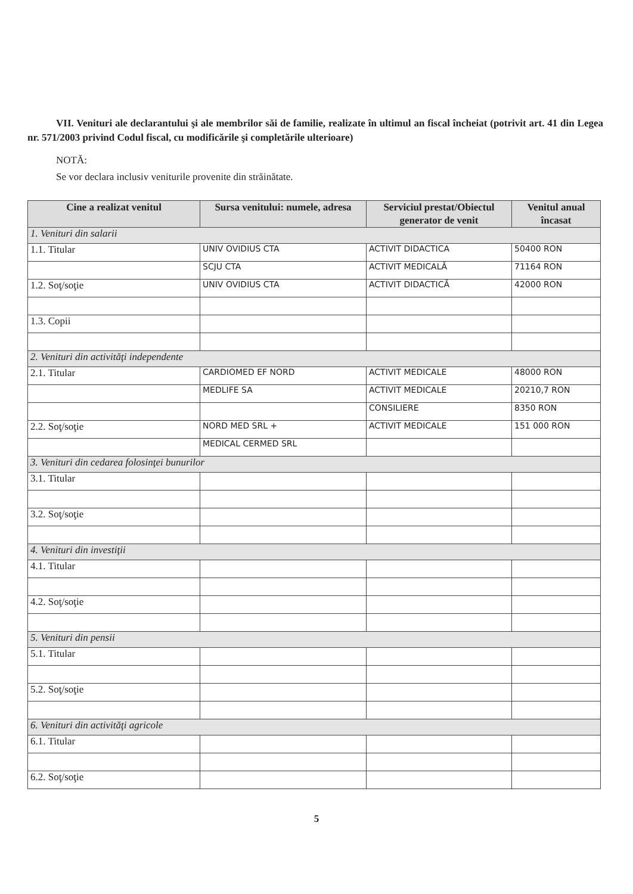VII. Venituri ale declarantului şi ale membrilor săi de familie, realizate în ultimul an fiscal încheiat (potrivit art. 41 din Legea nr. 571/2003 privind Codul fiscal, cu modificările şi completările ulterioare)
NOTĂ:
Se vor declara inclusiv veniturile provenite din străinătate.
| Cine a realizat venitul | Sursa venitului: numele, adresa | Serviciul prestat/Obiectul generator de venit | Venitul anual încasat |
| --- | --- | --- | --- |
| 1. Venituri din salarii | | | |
| 1.1. Titular | UNIV OVIDIUS CTA | ACTIVIT DIDACTICA | 50400 RON |
| | SCJU CTA | ACTIVIT MEDICALĂ | 71164 RON |
| 1.2. Soţ/soţie | UNIV OVIDIUS CTA | ACTIVIT DIDACTICĂ | 42000 RON |
| 1.3. Copii | | | |
| 2. Venituri din activităţi independente | | | |
| 2.1. Titular | CARDIOMED EF NORD | ACTIVIT MEDICALE | 48000 RON |
| | MEDLIFE SA | ACTIVIT MEDICALE | 20210,7 RON |
| | | CONSILIERE | 8350 RON |
| 2.2. Soţ/soţie | NORD MED SRL + | ACTIVIT MEDICALE | 151 000 RON |
| | MEDICAL CERMED SRL | | |
| 3. Venituri din cedarea folosinţei bunurilor | | | |
| 3.1. Titular | | | |
| 3.2. Soţ/soţie | | | |
| 4. Venituri din investiţii | | | |
| 4.1. Titular | | | |
| 4.2. Soţ/soţie | | | |
| 5. Venituri din pensii | | | |
| 5.1. Titular | | | |
| 5.2. Soţ/soţie | | | |
| 6. Venituri din activităţi agricole | | | |
| 6.1. Titular | | | |
| 6.2. Soţ/soţie | | | |
5